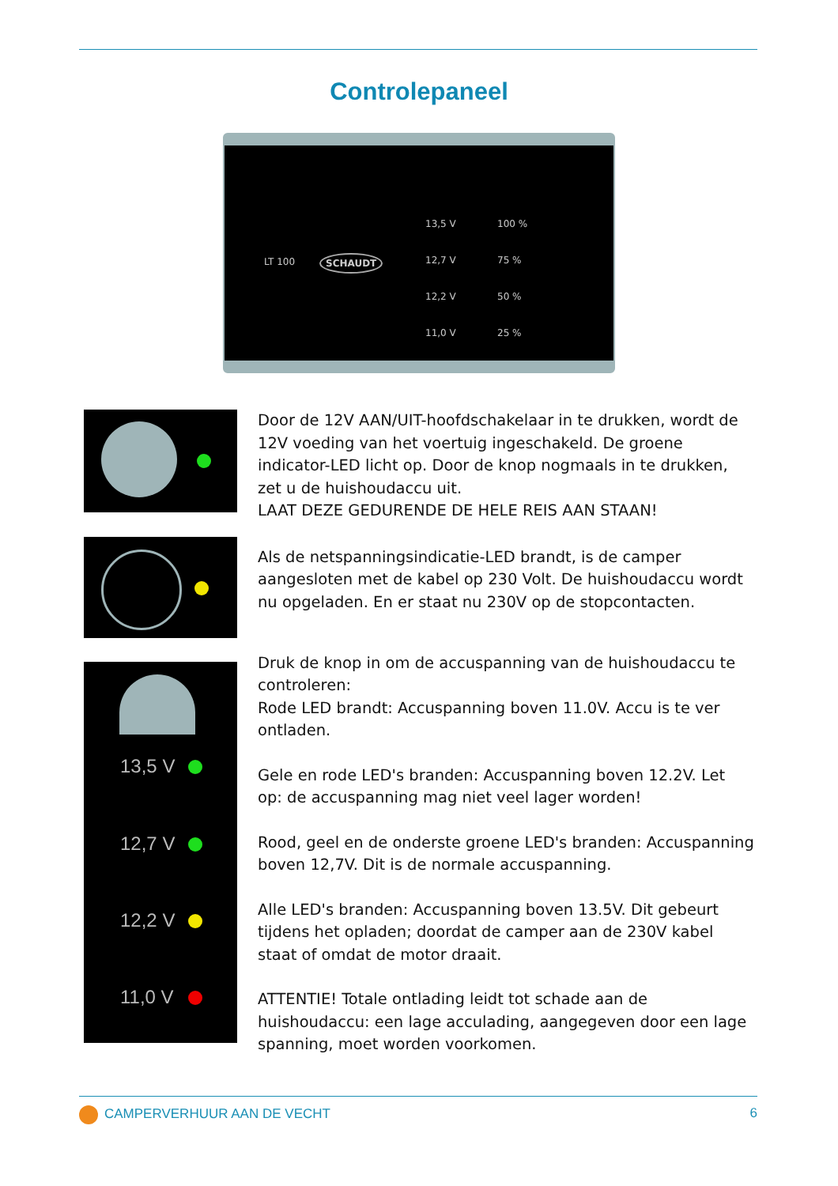Controlepaneel
LT 100 SCHAUDT
13,5 V
12,7 V
12,2 V
11,0 V
100 %
75 %
50 %
25 %
Door de 12V AAN/UIT-hoofdschakelaar in te drukken, wordt de 12V voeding van het voertuig ingeschakeld. De groene indicator-LED licht op. Door de knop nogmaals in te drukken, zet u de huishoudaccu uit.
LAAT DEZE GEDURENDE DE HELE REIS AAN STAAN!
Als de netspanningsindicatie-LED brandt, is de camper aangesloten met de kabel op 230 Volt. De huishoudaccu wordt nu opgeladen. En er staat nu 230V op de stopcontacten.
13,5 V
12,7 V
12,2 V
11,0 V
Druk de knop in om de accuspanning van de huishoudaccu te controleren:
Rode LED brandt: Accuspanning boven 11.0V. Accu is te ver ontladen.
Gele en rode LED's branden: Accuspanning boven 12.2V. Let op: de accuspanning mag niet veel lager worden!
Rood, geel en de onderste groene LED's branden: Accuspanning boven 12,7V. Dit is de normale accuspanning.
Alle LED's branden: Accuspanning boven 13.5V. Dit gebeurt tijdens het opladen; doordat de camper aan de 230V kabel staat of omdat de motor draait.
ATTENTIE! Totale ontlading leidt tot schade aan de huishoudaccu: een lage acculading, aangegeven door een lage spanning, moet worden voorkomen.
CAMPERVERHUUR AAN DE VECHT 6